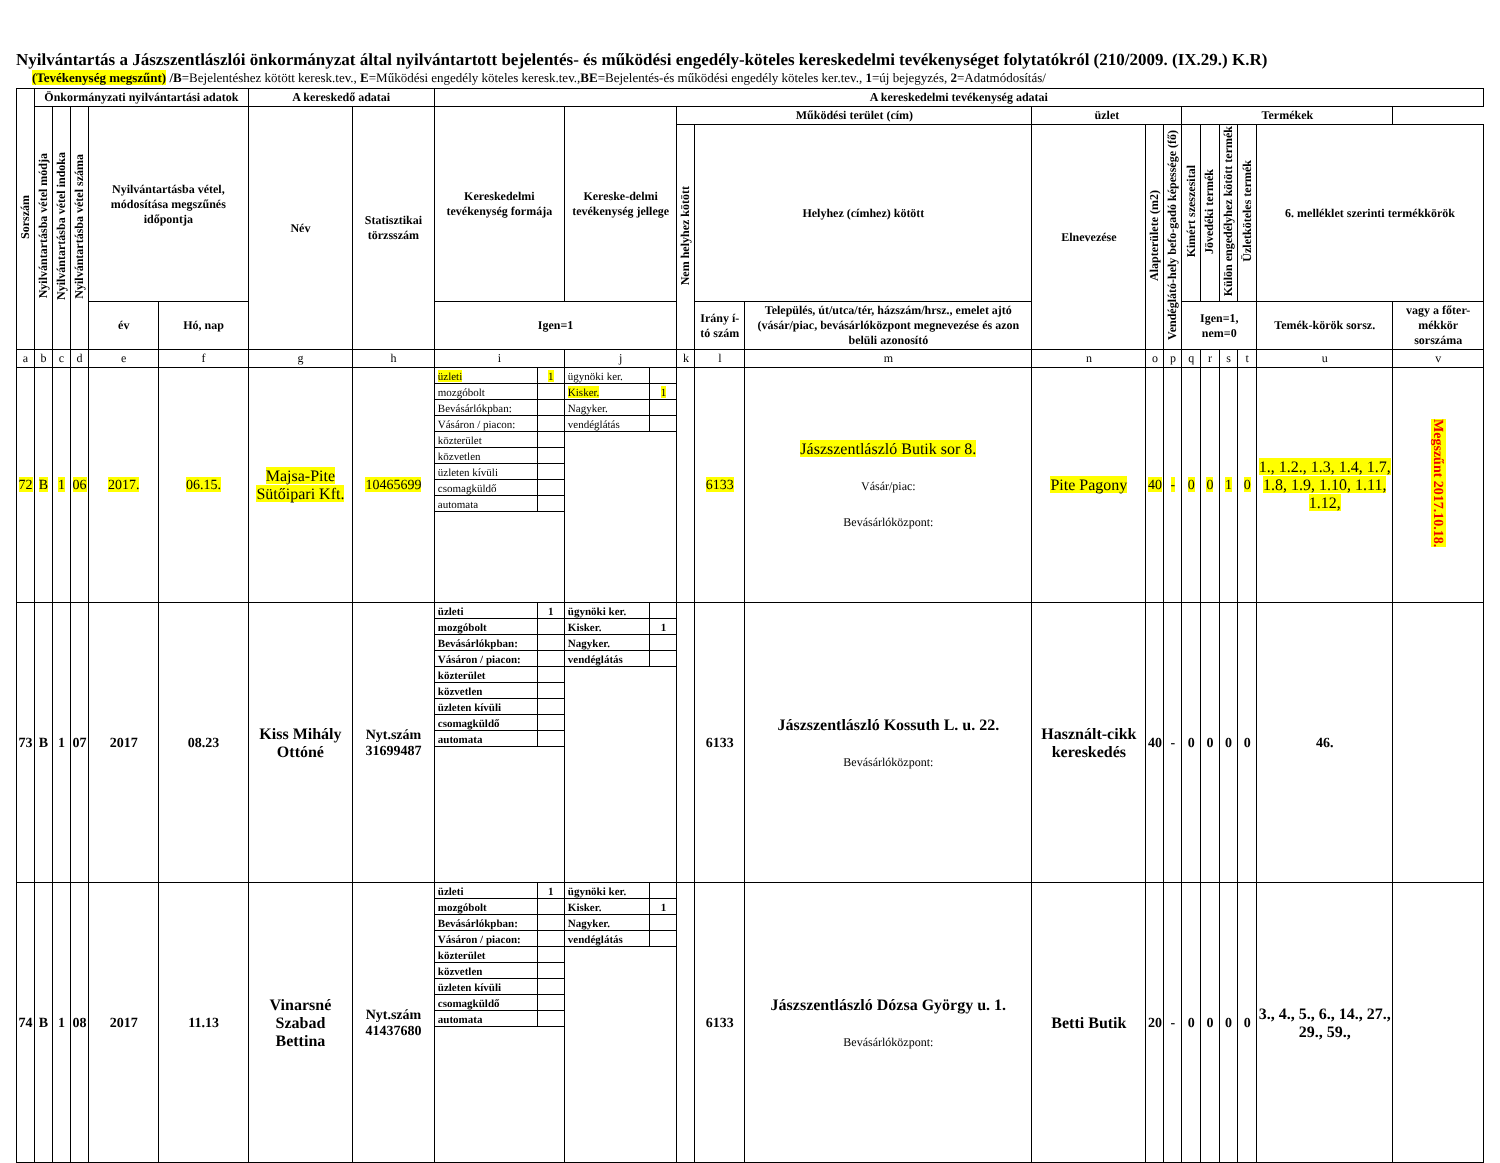Nyilvántartás a Jászszentlászlói önkormányzat által nyilvántartott bejelentés- és működési engedély-köteles kereskedelmi tevékenységet folytatókról (210/2009. (IX.29.) K.R)
(Tevékenység megszűnt) /B=Bejelentéshez kötött keresk.tev., E=Működési engedély köteles keresk.tev.,BE=Bejelentés-és működési engedély köteles ker.tev., 1=új bejegyzés, 2=Adatmódosítás/
| Sorszám | Önkormányzati nyilvántartási adatok | | | | | A kereskedő adatai | | A kereskedelmi tevékenység adatai | | | | | | | | | | | | | |
| --- | --- | --- | --- | --- | --- | --- | --- | --- | --- | --- | --- | --- | --- | --- | --- | --- | --- | --- | --- | --- | --- |
| | Nyilvántartásba vétel módja | Nyilvántartásba vétel indoka | Nyilvántartásba vétel száma | Nyilvántartásba vétel, módosítása megszűnés időpontja | | Név | Statisztikai törzsszám | Kereskedelmi tevékenység formája | Kereske-delmi tevékenység jellege | Működési terület (cím) | | | üzlet | | | Termékek | | | | | |
| | | | | | | | | | | Nem helyhez kötött | Helyhez (címhez) kötött | | Elnevezése | Alapterülete (m2) | Vendéglátó-hely befo-gadó képessége (fő) | Kimért szeszesital | Jövedéki termék | Külön engedélyhez kötött termék | Üzletköteles termék | 6. melléklet szerinti termékkörök | |
| | | | | év | Hó, nap | | | Igen=1 | | | Irány í-tó szám | Település, út/utca/tér, házszám/hrsz., emelet ajtó (vásár/piac, bevásárlóközpont megnevezése és azon belüli azonosító | | | | Igen=1, nem=0 | | | | Temék-körök sorsz. | vagy a főter-mékkör sorszáma |
| a | b | c | d | e | f | g | h | i | j | k | l | m | n | o | p | q | r | s | t | u | v |
| 72 | B | 1 | 06 | 2017. | 06.15. | Majsa-Pite Sütőipari Kft. | 10465699 | / üzleti / 1 / / mozgóbolt / / / Bevásárlókpban: / / / Vásáron / piacon: / / / közterület / / / közvetlen / / / üzleten kívüli / / / csomagküldő / / / automata / / | / ügynöki ker. / / / Kisker. / 1 / / Nagyker. / / / vendéglátás / / | | 6133 | Jászszentlászló Butik sor 8. Vásár/piac: Bevásárlóközpont: | Pite Pagony | 40 | - | 0 | 0 | 1 | 0 | 1., 1.2., 1.3, 1.4, 1.7, 1.8, 1.9, 1.10, 1.11, 1.12, | Megszűnt 2017.10.18. |
| 73 | B | 1 | 07 | 2017 | 08.23 | Kiss Mihály Ottóné | Nyt.szám 31699487 | / üzleti / 1 / / mozgóbolt / / / Bevásárlókpban: / / / Vásáron / piacon: / / / közterület / / / közvetlen / / / üzleten kívüli / / / csomagküldő / / / automata / / | / ügynöki ker. / / / Kisker. / 1 / / Nagyker. / / / vendéglátás / / | | 6133 | Jászszentlászló Kossuth L. u. 22. Bevásárlóközpont: | Használt-cikk kereskedés | 40 | - | 0 | 0 | 0 | 0 | 46. | |
| 74 | B | 1 | 08 | 2017 | 11.13 | Vinarsné Szabad Bettina | Nyt.szám 41437680 | / üzleti / 1 / / mozgóbolt / / / Bevásárlókpban: / / / Vásáron / piacon: / / / közterület / / / közvetlen / / / üzleten kívüli / / / csomagküldő / / / automata / / | / ügynöki ker. / / / Kisker. / 1 / / Nagyker. / / / vendéglátás / / | | 6133 | Jászszentlászló Dózsa György u. 1. Bevásárlóközpont: | Betti Butik | 20 | - | 0 | 0 | 0 | 0 | 3., 4., 5., 6., 14., 27., 29., 59., | |